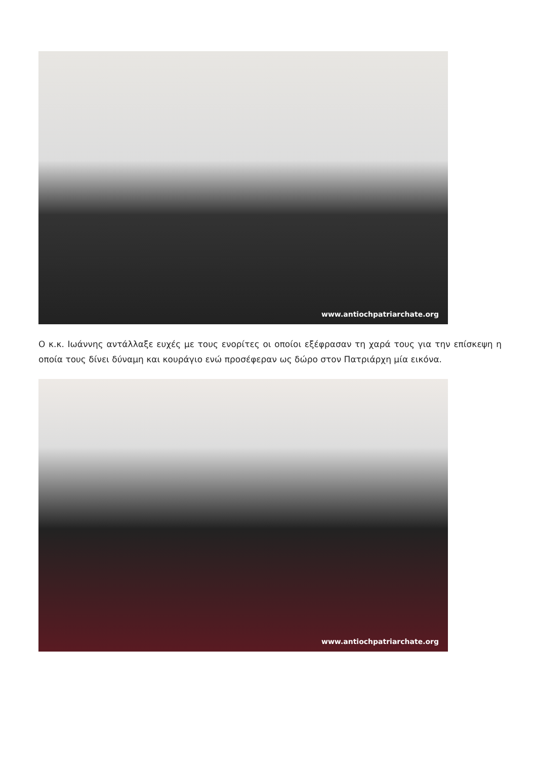www.antiochpatriarchate.org
Ο κ.κ. Ιωάννης αντάλλαξε ευχές με τους ενορίτες οι οποίοι εξέφρασαν τη χαρά τους για την επίσκεψη η οποία τους δίνει δύναμη και κουράγιο ενώ προσέφεραν ως δώρο στον Πατριάρχη μία εικόνα.
www.antiochpatriarchate.org